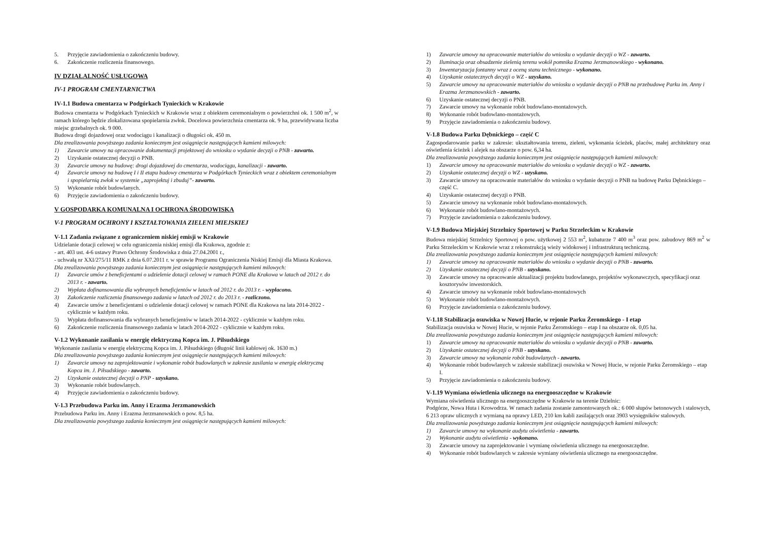5. Przyjęcie zawiadomienia o zakończeniu budowy.
6. Zakończenie rozliczenia finansowego.
IV DZIAŁALNOŚĆ USŁUGOWA
IV-1 PROGRAM CMENTARNICTWA
IV-1.1 Budowa cmentarza w Podgórkach Tynieckich w Krakowie
Budowa cmentarza w Podgórkach Tynieckich w Krakowie wraz z obiektem ceremonialnym o powierzchni ok. 1 500 m<sup>2</sup>, w ramach którego będzie zlokalizowana spopielarnia zwłok. Docelowa powierzchnia cmentarza ok. 9 ha, przewidywana liczba miejsc grzebalnych ok. 9 000.
Budowa drogi dojazdowej oraz wodociągu i kanalizacji o długości ok. 450 m.
Dla zrealizowania powyższego zadania koniecznym jest osiągnięcie następujących kamieni milowych:
1) Zawarcie umowy na opracowanie dokumentacji projektowej do wniosku o wydanie decyzji o PNB - zawarto.
2) Uzyskanie ostatecznej decyzji o PNB.
3) Zawarcie umowy na budowę: drogi dojazdowej do cmentarza, wodociągu, kanalizacji - zawarto.
4) Zawarcie umowy na budowę I i II etapu budowy cmentarza w Podgórkach Tynieckich wraz z obiektem ceremonialnym i spopielarnią zwłok w systemie „zaprojektuj i zbuduj”- zawarto.
5) Wykonanie robót budowlanych.
6) Przyjęcie zawiadomienia o zakończeniu budowy.
V GOSPODARKA KOMUNALNA I OCHRONA ŚRODOWISKA
V-1 PROGRAM OCHRONY I KSZTAŁTOWANIA ZIELENI MIEJSKIEJ
V-1.1 Zadania związane z ograniczeniem niskiej emisji w Krakowie
Udzielanie dotacji celowej w celu ograniczenia niskiej emisji dla Krakowa, zgodnie z:
- art. 403 ust. 4-6 ustawy Prawo Ochrony Środowiska z dnia 27.04.2001 r.,
- uchwałą nr XXI/275/11 RMK z dnia 6.07.2011 r. w sprawie Programu Ograniczenia Niskiej Emisji dla Miasta Krakowa.
Dla zrealizowania powyższego zadania koniecznym jest osiągnięcie następujących kamieni milowych:
1) Zawarcie umów z beneficjentami o udzielenie dotacji celowej w ramach PONE dla Krakowa w latach od 2012 r. do 2013 r. - zawarto.
2) Wypłata dofinansowania dla wybranych beneficjentów w latach od 2012 r. do 2013 r. - wypłacono.
3) Zakończenie rozliczenia finansowego zadania w latach od 2012 r. do 2013 r. - rozliczono.
4) Zawarcie umów z beneficjentami o udzielenie dotacji celowej w ramach PONE dla Krakowa na lata 2014-2022 - cyklicznie w każdym roku.
5) Wypłata dofinansowania dla wybranych beneficjentów w latach 2014-2022 - cyklicznie w każdym roku.
6) Zakończenie rozliczenia finansowego zadania w latach 2014-2022 - cyklicznie w każdym roku.
V-1.2 Wykonanie zasilania w energię elektryczną Kopca im. J. Pilsudskiego
Wykonanie zasilania w energię elektryczną Kopca im. J. Piłsudskiego (długość linii kablowej ok. 1630 m.)
Dla zrealizowania powyższego zadania koniecznym jest osiągnięcie następujących kamieni milowych:
1) Zawarcie umowy na zaprojektowanie i wykonanie robót budowlanych w zakresie zasilania w energię elektryczną Kopca im. J. Piłsudskiego - zawarto.
2) Uzyskanie ostatecznej decyzji o PNP - uzyskano.
3) Wykonanie robót budowlanych.
4) Przyjęcie zawiadomienia o zakończeniu budowy.
V-1.3 Przebudowa Parku im. Anny i Erazma Jerzmanowskich
Przebudowa Parku im. Anny i Erazma Jerzmanowskich o pow. 8,5 ha.
Dla zrealizowania powyższego zadania koniecznym jest osiągnięcie następujących kamieni milowych:
1) Zawarcie umowy na opracowanie materiałów do wniosku o wydanie decyzji o WZ - zawarto.
2) Iluminacja oraz obsadzenie zielenią terenu wokół pomnika Erazma Jerzmanowskiego - wykonano.
3) Inwentaryzacja fontanny wraz z oceną stanu technicznego - wykonano.
4) Uzyskanie ostatecznych decyzji o WZ - uzyskano.
5) Zawarcie umowy na opracowanie materiałów do wniosku o wydanie decyzji o PNB na przebudowę Parku im. Anny i Erazma Jerzmanowskich - zawarto.
6) Uzyskanie ostatecznej decyzji o PNB.
7) Zawarcie umowy na wykonanie robót budowlano-montażowych.
8) Wykonanie robót budowlano-montażowych.
9) Przyjęcie zawiadomienia o zakończeniu budowy.
V-1.8 Budowa Parku Dębnickiego – część C
Zagospodarowanie parku w zakresie: ukształtowania terenu, zieleni, wykonania ścieżek, placów, małej architektury oraz oświetlenia ścieżek i alejek na obszarze o pow. 6,34 ha.
Dla zrealizowania powyższego zadania koniecznym jest osiągnięcie następujących kamieni milowych:
1) Zawarcie umowy na opracowanie materiałów do wniosku o wydanie decyzji o WZ - zawarto.
2) Uzyskanie ostatecznej decyzji o WZ - uzyskano.
3) Zawarcie umowy na opracowanie materiałów do wniosku o wydanie decyzji o PNB na budowę Parku Dębnickiego – część C.
4) Uzyskanie ostatecznej decyzji o PNB.
5) Zawarcie umowy na wykonanie robót budowlano-montażowych.
6) Wykonanie robót budowlano-montażowych.
7) Przyjęcie zawiadomienia o zakończeniu budowy.
V-1.9 Budowa Miejskiej Strzelnicy Sportowej w Parku Strzeleckim w Krakowie
Budowa miejskiej Strzelnicy Sportowej o pow. użytkowej 2 553 m<sup>2</sup>, kubaturze 7 400 m<sup>3</sup> oraz pow. zabudowy 869 m<sup>2</sup> w Parku Strzeleckim w Krakowie wraz z rekonstrukcją wieży widokowej i infrastrukturą techniczną.
Dla zrealizowania powyższego zadania koniecznym jest osiągnięcie następujących kamieni milowych:
1) Zawarcie umowy na opracowanie materiałów do wniosku o wydanie decyzji o PNB - zawarto.
2) Uzyskanie ostatecznej decyzji o PNB - uzyskano.
3) Zawarcie umowy na opracowanie aktualizacji projektu budowlanego, projektów wykonawczych, specyfikacji oraz kosztorysów inwestorskich.
4) Zawarcie umowy na wykonanie robót budowlano-montażowych
5) Wykonanie robót budowlano-montażowych.
6) Przyjęcie zawiadomienia o zakończeniu budowy.
V-1.18 Stabilizacja osuwiska w Nowej Hucie, w rejonie Parku Żeromskiego - I etap
Stabilizacja osuwiska w Nowej Hucie, w rejonie Parku Żeromskiego – etap I na obszarze ok. 0,05 ha.
Dla zrealizowania powyższego zadania koniecznym jest osiągnięcie następujących kamieni milowych:
1) Zawarcie umowy na opracowanie materiałów do wniosku o wydanie decyzji o PNB - zawarto.
2) Uzyskanie ostatecznej decyzji o PNB - uzyskano.
3) Zawarcie umowy na wykonanie robót budowlanych - zawarto.
4) Wykonanie robót budowlanych w zakresie stabilizacji osuwiska w Nowej Hucie, w rejonie Parku Żeromskiego – etap I.
5) Przyjęcie zawiadomienia o zakończeniu budowy.
V-1.19 Wymiana oświetlenia ulicznego na energooszczędne w Krakowie
Wymiana oświetlenia ulicznego na energooszczędne w Krakowie na terenie Dzielnic:
Podgórze, Nowa Huta i Krowodrza. W ramach zadania zostanie zamontowanych ok.: 6 000 słupów betonowych i stalowych, 6 213 opraw ulicznych z wymianą na oprawy LED, 210 km kabli zasilających oraz 3903 wysięgników stalowych.
Dla zrealizowania powyższego zadania koniecznym jest osiągnięcie następujących kamieni milowych:
1) Zawarcie umowy na wykonanie audytu oświetlenia - zawarto.
2) Wykonanie audytu oświetlenia - wykonano.
3) Zawarcie umowy na zaprojektowanie i wymianę oświetlenia ulicznego na energooszczędne.
4) Wykonanie robót budowlanych w zakresie wymiany oświetlenia ulicznego na energooszczędne.